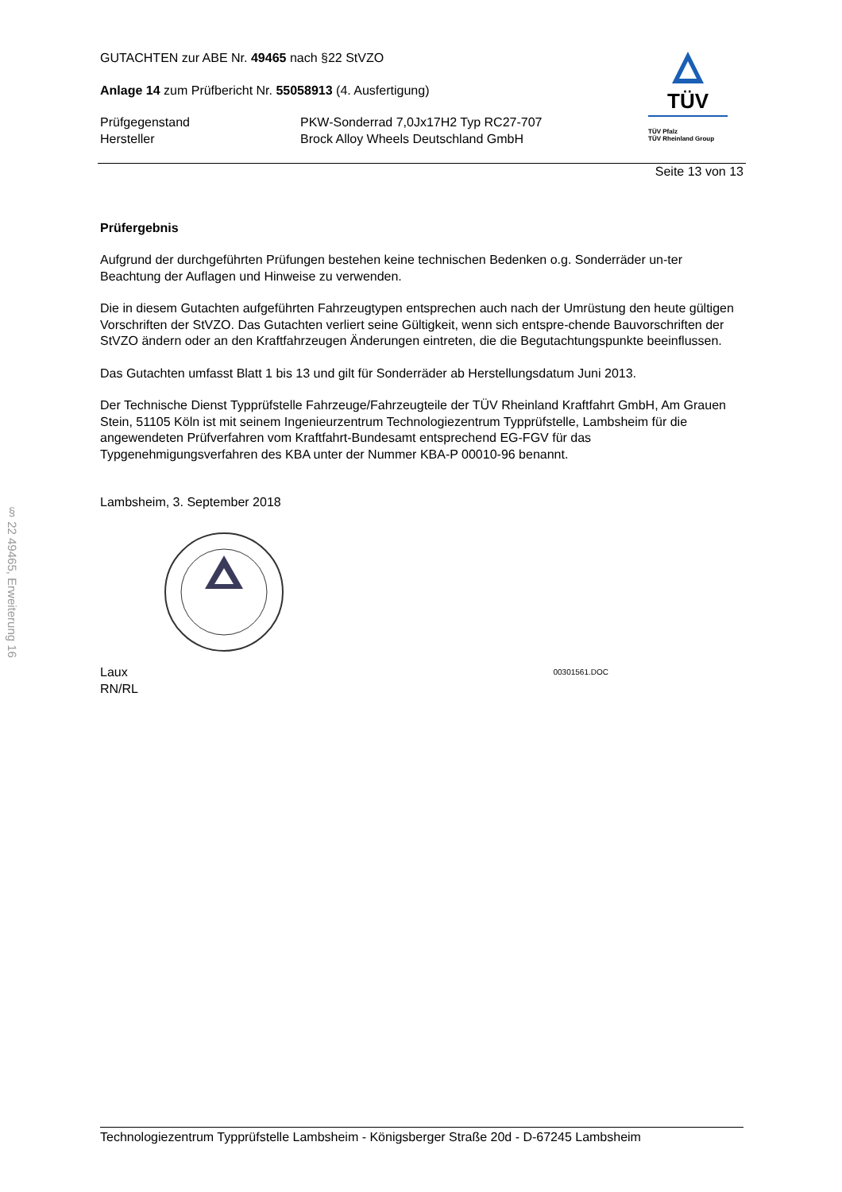§ 22 49465, Erweiterung 16
GUTACHTEN zur ABE Nr. 49465 nach §22 StVZO
Anlage 14 zum Prüfbericht Nr. 55058913 (4. Ausfertigung)
Prüfgegenstand
PKW-Sonderrad 7,0Jx17H2 Typ RC27-707
Hersteller
Brock Alloy Wheels Deutschland GmbH
TÜV
TÜV Pfalz
TÜV Rheinland Group
Seite 13 von 13
Prüfergebnis
Aufgrund der durchgeführten Prüfungen bestehen keine technischen Bedenken o.g. Sonderräder un-ter Beachtung der Auflagen und Hinweise zu verwenden.
Die in diesem Gutachten aufgeführten Fahrzeugtypen entsprechen auch nach der Umrüstung den heute gültigen Vorschriften der StVZO. Das Gutachten verliert seine Gültigkeit, wenn sich entspre-chende Bauvorschriften der StVZO ändern oder an den Kraftfahrzeugen Änderungen eintreten, die die Begutachtungspunkte beeinflussen.
Das Gutachten umfasst Blatt 1 bis 13 und gilt für Sonderräder ab Herstellungsdatum Juni 2013.
Der Technische Dienst Typprüfstelle Fahrzeuge/Fahrzeugteile der TÜV Rheinland Kraftfahrt GmbH, Am Grauen Stein, 51105 Köln ist mit seinem Ingenieurzentrum Technologiezentrum Typprüfstelle, Lambsheim für die angewendeten Prüfverfahren vom Kraftfahrt-Bundesamt entsprechend EG-FGV für das Typgenehmigungsverfahren des KBA unter der Nummer KBA-P 00010-96 benannt.
Lambsheim, 3. September 2018
Laux
RN/RL
00301561.DOC
Technologiezentrum Typprüfstelle Lambsheim - Königsberger Straße 20d - D-67245 Lambsheim